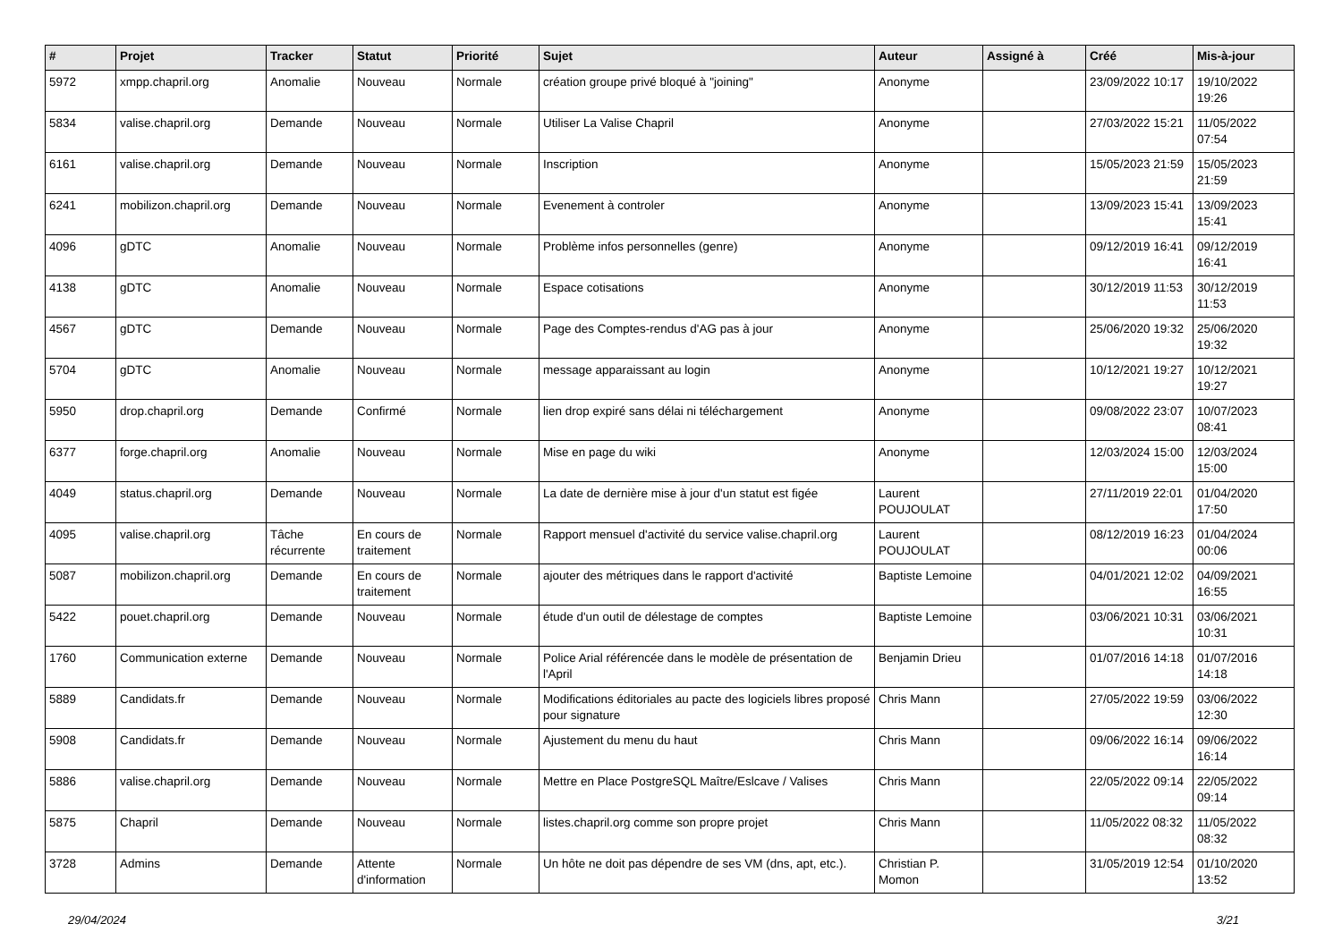| # | Projet | Tracker | Statut | Priorité | Sujet | Auteur | Assigné à | Créé | Mis-à-jour |
| --- | --- | --- | --- | --- | --- | --- | --- | --- | --- |
| 5972 | xmpp.chapril.org | Anomalie | Nouveau | Normale | création groupe privé bloqué à "joining" | Anonyme | | 23/09/2022 10:17 | 19/10/2022 19:26 |
| 5834 | valise.chapril.org | Demande | Nouveau | Normale | Utiliser La Valise Chapril | Anonyme | | 27/03/2022 15:21 | 11/05/2022 07:54 |
| 6161 | valise.chapril.org | Demande | Nouveau | Normale | Inscription | Anonyme | | 15/05/2023 21:59 | 15/05/2023 21:59 |
| 6241 | mobilizon.chapril.org | Demande | Nouveau | Normale | Evenement à controler | Anonyme | | 13/09/2023 15:41 | 13/09/2023 15:41 |
| 4096 | gDTC | Anomalie | Nouveau | Normale | Problème infos personnelles (genre) | Anonyme | | 09/12/2019 16:41 | 09/12/2019 16:41 |
| 4138 | gDTC | Anomalie | Nouveau | Normale | Espace cotisations | Anonyme | | 30/12/2019 11:53 | 30/12/2019 11:53 |
| 4567 | gDTC | Demande | Nouveau | Normale | Page des Comptes-rendus d'AG pas à jour | Anonyme | | 25/06/2020 19:32 | 25/06/2020 19:32 |
| 5704 | gDTC | Anomalie | Nouveau | Normale | message apparaissant au login | Anonyme | | 10/12/2021 19:27 | 10/12/2021 19:27 |
| 5950 | drop.chapril.org | Demande | Confirmé | Normale | lien drop expiré sans délai ni téléchargement | Anonyme | | 09/08/2022 23:07 | 10/07/2023 08:41 |
| 6377 | forge.chapril.org | Anomalie | Nouveau | Normale | Mise en page du wiki | Anonyme | | 12/03/2024 15:00 | 12/03/2024 15:00 |
| 4049 | status.chapril.org | Demande | Nouveau | Normale | La date de dernière mise à jour d'un statut est figée | Laurent POUJOULAT | | 27/11/2019 22:01 | 01/04/2020 17:50 |
| 4095 | valise.chapril.org | Tâche récurrente | En cours de traitement | Normale | Rapport mensuel d'activité du service valise.chapril.org | Laurent POUJOULAT | | 08/12/2019 16:23 | 01/04/2024 00:06 |
| 5087 | mobilizon.chapril.org | Demande | En cours de traitement | Normale | ajouter des métriques dans le rapport d'activité | Baptiste Lemoine | | 04/01/2021 12:02 | 04/09/2021 16:55 |
| 5422 | pouet.chapril.org | Demande | Nouveau | Normale | étude d'un outil de délestage de comptes | Baptiste Lemoine | | 03/06/2021 10:31 | 03/06/2021 10:31 |
| 1760 | Communication externe | Demande | Nouveau | Normale | Police Arial référencée dans le modèle de présentation de l'April | Benjamin Drieu | | 01/07/2016 14:18 | 01/07/2016 14:18 |
| 5889 | Candidats.fr | Demande | Nouveau | Normale | Modifications éditoriales au pacte des logiciels libres proposé pour signature | Chris Mann | | 27/05/2022 19:59 | 03/06/2022 12:30 |
| 5908 | Candidats.fr | Demande | Nouveau | Normale | Ajustement du menu du haut | Chris Mann | | 09/06/2022 16:14 | 09/06/2022 16:14 |
| 5886 | valise.chapril.org | Demande | Nouveau | Normale | Mettre en Place PostgreSQL Maître/Eslcave / Valises | Chris Mann | | 22/05/2022 09:14 | 22/05/2022 09:14 |
| 5875 | Chapril | Demande | Nouveau | Normale | listes.chapril.org comme son propre projet | Chris Mann | | 11/05/2022 08:32 | 11/05/2022 08:32 |
| 3728 | Admins | Demande | Attente d'information | Normale | Un hôte ne doit pas dépendre de ses VM (dns, apt, etc.). | Christian P. Momon | | 31/05/2019 12:54 | 01/10/2020 13:52 |
29/04/2024 3/21